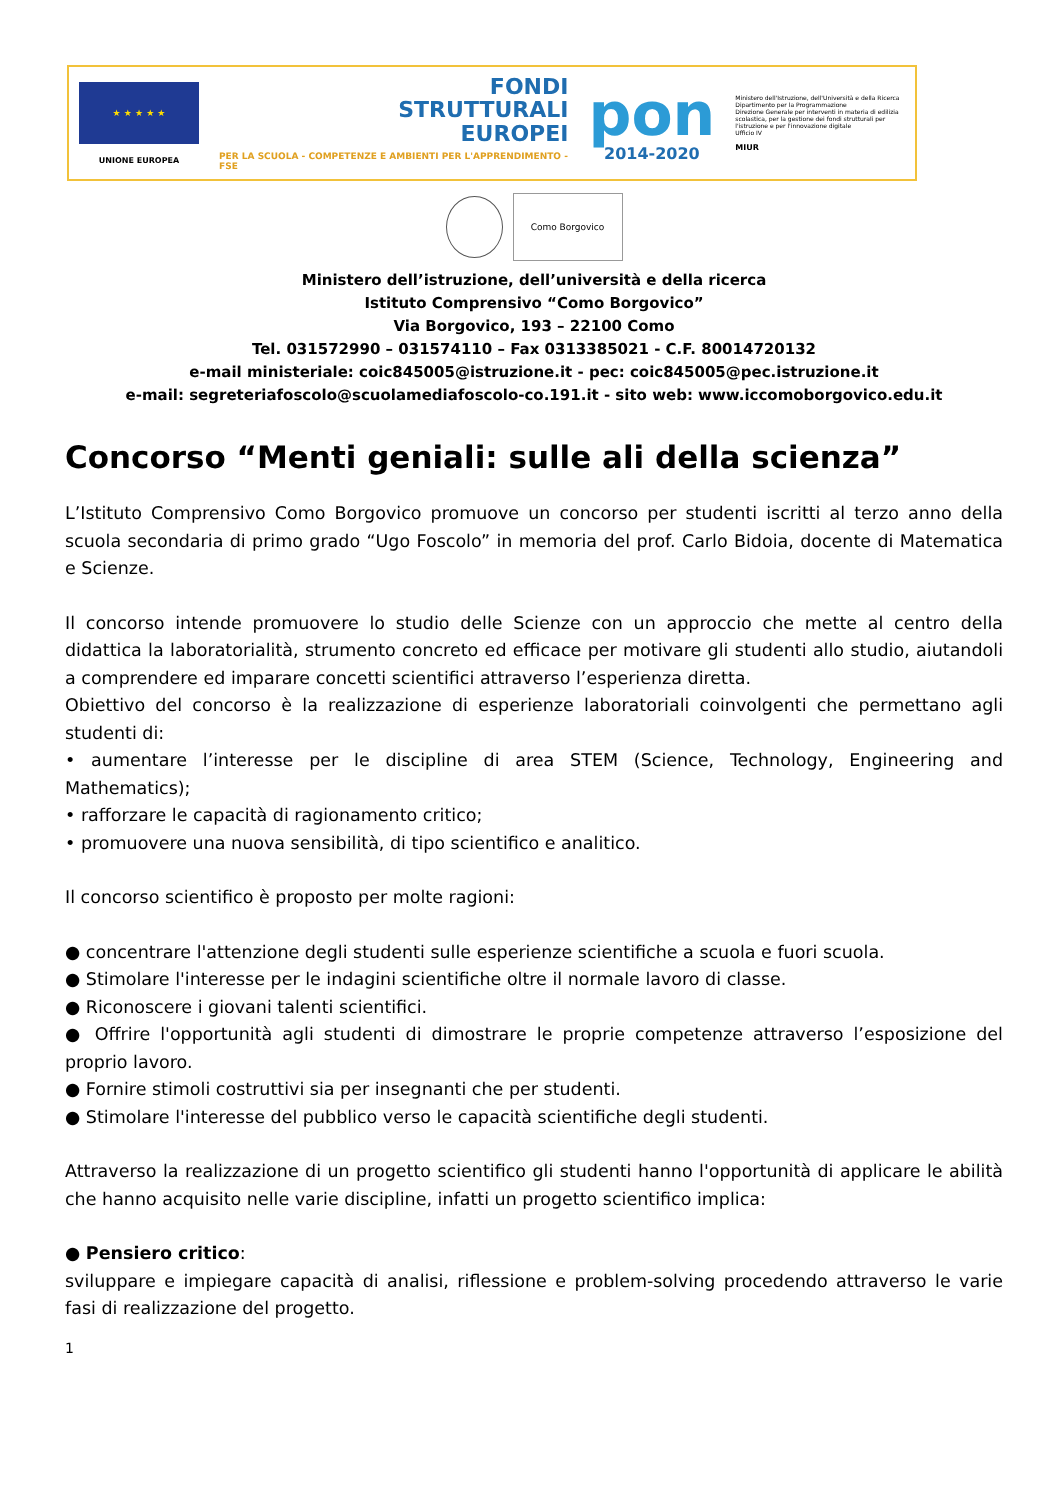★ ★ ★ ★ ★
UNIONE EUROPEA
FONDI
STRUTTURALI
EUROPEI
PER LA SCUOLA - COMPETENZE E AMBIENTI PER L'APPRENDIMENTO - FSE
pon
2014-2020
Ministero dell'Istruzione, dell'Università e della Ricerca
Dipartimento per la Programmazione
Direzione Generale per interventi in materia di edilizia scolastica, per la gestione dei fondi strutturali per l'istruzione e per l'innovazione digitale
Ufficio IV
MIUR
Como Borgovico
Ministero dell’istruzione, dell’università e della ricerca
Istituto Comprensivo “Como Borgovico”
Via Borgovico, 193 – 22100 Como
Tel. 031572990 – 031574110 – Fax 0313385021 - C.F. 80014720132
e-mail ministeriale: coic845005@istruzione.it - pec: coic845005@pec.istruzione.it
e-mail: segreteriafoscolo@scuolamediafoscolo-co.191.it - sito web: www.iccomoborgovico.edu.it
Concorso “Menti geniali: sulle ali della scienza”
L’Istituto Comprensivo Como Borgovico promuove un concorso per studenti iscritti al terzo anno della scuola secondaria di primo grado “Ugo Foscolo” in memoria del prof. Carlo Bidoia, docente di Matematica e Scienze.
Il concorso intende promuovere lo studio delle Scienze con un approccio che mette al centro della didattica la laboratorialità, strumento concreto ed efficace per motivare gli studenti allo studio, aiutandoli a comprendere ed imparare concetti scientifici attraverso l’esperienza diretta.
Obiettivo del concorso è la realizzazione di esperienze laboratoriali coinvolgenti che permettano agli studenti di:
• aumentare l’interesse per le discipline di area STEM (Science, Technology, Engineering and Mathematics);
• rafforzare le capacità di ragionamento critico;
• promuovere una nuova sensibilità, di tipo scientifico e analitico.
Il concorso scientifico è proposto per molte ragioni:
● concentrare l'attenzione degli studenti sulle esperienze scientifiche a scuola e fuori scuola.
● Stimolare l'interesse per le indagini scientifiche oltre il normale lavoro di classe.
● Riconoscere i giovani talenti scientifici.
● Offrire l'opportunità agli studenti di dimostrare le proprie competenze attraverso l’esposizione del proprio lavoro.
● Fornire stimoli costruttivi sia per insegnanti che per studenti.
● Stimolare l'interesse del pubblico verso le capacità scientifiche degli studenti.
Attraverso la realizzazione di un progetto scientifico gli studenti hanno l'opportunità di applicare le abilità che hanno acquisito nelle varie discipline, infatti un progetto scientifico implica:
● Pensiero critico:
sviluppare e impiegare capacità di analisi, riflessione e problem-solving procedendo attraverso le varie fasi di realizzazione del progetto.
1